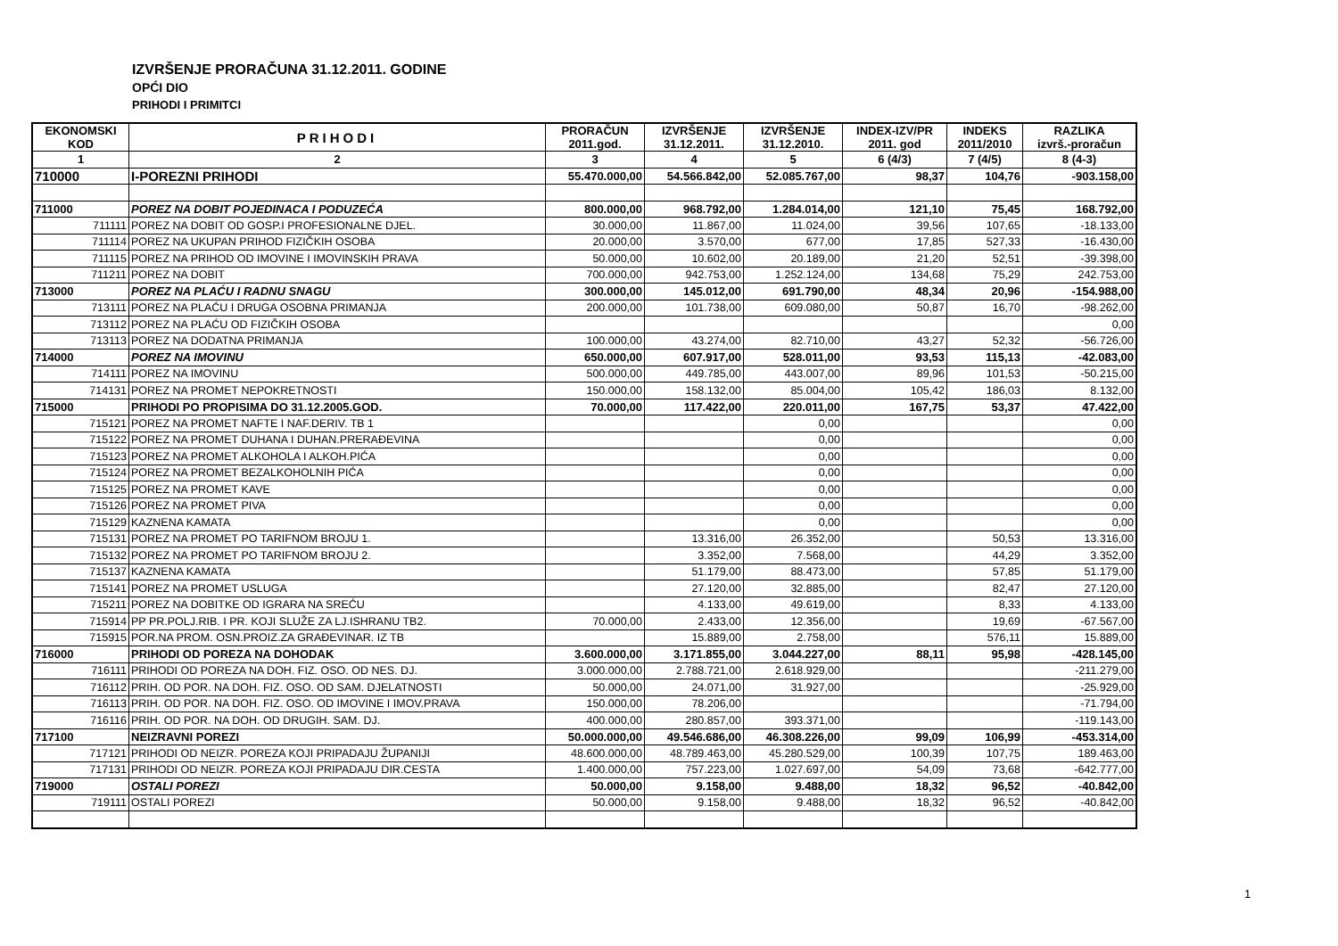IZVRŠENJE PRORAČUNA 31.12.2011. GODINE
OPĆI DIO
PRIHODI I PRIMITCI
| EKONOMSKI KOD | PRIHODI | PRORAČUN 2011.god. | IZVRŠENJE 31.12.2011. | IZVRŠENJE 31.12.2010. | INDEX-IZV/PR 2011. god | INDEKS 2011/2010 | RAZLIKA izvrš.-proračun |
| --- | --- | --- | --- | --- | --- | --- | --- |
| 1 | 2 | 3 | 4 | 5 | 6 (4/3) | 7 (4/5) | 8 (4-3) |
| 710000 | I-POREZNI PRIHODI | 55.470.000,00 | 54.566.842,00 | 52.085.767,00 | 98,37 | 104,76 | -903.158,00 |
| 711000 | POREZ NA DOBIT POJEDINACA I PODUZEĆA | 800.000,00 | 968.792,00 | 1.284.014,00 | 121,10 | 75,45 | 168.792,00 |
| 711111 | POREZ NA DOBIT OD GOSP.I PROFESIONALNE DJEL. | 30.000,00 | 11.867,00 | 11.024,00 | 39,56 | 107,65 | -18.133,00 |
| 711114 | POREZ NA UKUPAN PRIHOD FIZIČKIH OSOBA | 20.000,00 | 3.570,00 | 677,00 | 17,85 | 527,33 | -16.430,00 |
| 711115 | POREZ NA PRIHOD OD IMOVINE I IMOVINSKIH PRAVA | 50.000,00 | 10.602,00 | 20.189,00 | 21,20 | 52,51 | -39.398,00 |
| 711211 | POREZ NA DOBIT | 700.000,00 | 942.753,00 | 1.252.124,00 | 134,68 | 75,29 | 242.753,00 |
| 713000 | POREZ NA PLAĆU I RADNU SNAGU | 300.000,00 | 145.012,00 | 691.790,00 | 48,34 | 20,96 | -154.988,00 |
| 713111 | POREZ NA PLAĆU I DRUGA OSOBNA PRIMANJA | 200.000,00 | 101.738,00 | 609.080,00 | 50,87 | 16,70 | -98.262,00 |
| 713112 | POREZ NA PLAĆU OD FIZIČKIH OSOBA | | | | | | 0,00 |
| 713113 | POREZ NA DODATNA PRIMANJA | 100.000,00 | 43.274,00 | 82.710,00 | 43,27 | 52,32 | -56.726,00 |
| 714000 | POREZ NA IMOVINU | 650.000,00 | 607.917,00 | 528.011,00 | 93,53 | 115,13 | -42.083,00 |
| 714111 | POREZ NA IMOVINU | 500.000,00 | 449.785,00 | 443.007,00 | 89,96 | 101,53 | -50.215,00 |
| 714131 | POREZ NA PROMET NEPOKRETNOSTI | 150.000,00 | 158.132,00 | 85.004,00 | 105,42 | 186,03 | 8.132,00 |
| 715000 | PRIHODI PO PROPISIMA DO 31.12.2005.GOD. | 70.000,00 | 117.422,00 | 220.011,00 | 167,75 | 53,37 | 47.422,00 |
| 715121 | POREZ NA PROMET NAFTE I NAF.DERIV. TB 1 | | | 0,00 | | | 0,00 |
| 715122 | POREZ NA PROMET DUHANA I DUHAN.PRERAĐEVINA | | | 0,00 | | | 0,00 |
| 715123 | POREZ NA PROMET ALKOHOLA I ALKOH.PIĆA | | | 0,00 | | | 0,00 |
| 715124 | POREZ NA PROMET BEZALKOHOLNIH PIĆA | | | 0,00 | | | 0,00 |
| 715125 | POREZ NA PROMET KAVE | | | 0,00 | | | 0,00 |
| 715126 | POREZ NA PROMET PIVA | | | 0,00 | | | 0,00 |
| 715129 | KAZNENA KAMATA | | | 0,00 | | | 0,00 |
| 715131 | POREZ NA PROMET PO TARIFNOM BROJU 1. | | 13.316,00 | 26.352,00 | | 50,53 | 13.316,00 |
| 715132 | POREZ NA PROMET PO TARIFNOM BROJU 2. | | 3.352,00 | 7.568,00 | | 44,29 | 3.352,00 |
| 715137 | KAZNENA KAMATA | | 51.179,00 | 88.473,00 | | 57,85 | 51.179,00 |
| 715141 | POREZ NA PROMET USLUGA | | 27.120,00 | 32.885,00 | | 82,47 | 27.120,00 |
| 715211 | POREZ NA DOBITKE OD IGRARA NA SREĆU | | 4.133,00 | 49.619,00 | | 8,33 | 4.133,00 |
| 715914 | PP PR.POLJ.RIB. I PR. KOJI SLUŽE ZA LJ.ISHRANU TB2. | 70.000,00 | 2.433,00 | 12.356,00 | | 19,69 | -67.567,00 |
| 715915 | POR.NA PROM. OSN.PROIZ.ZA GRAĐEVINAR. IZ TB | | 15.889,00 | 2.758,00 | | 576,11 | 15.889,00 |
| 716000 | PRIHODI OD POREZA NA DOHODAK | 3.600.000,00 | 3.171.855,00 | 3.044.227,00 | 88,11 | 95,98 | -428.145,00 |
| 716111 | PRIHODI OD POREZA NA DOH. FIZ. OSO. OD NES. DJ. | 3.000.000,00 | 2.788.721,00 | 2.618.929,00 | | | -211.279,00 |
| 716112 | PRIH. OD POR. NA DOH. FIZ. OSO. OD SAM. DJELATNOSTI | 50.000,00 | 24.071,00 | 31.927,00 | | | -25.929,00 |
| 716113 | PRIH. OD POR. NA DOH. FIZ. OSO. OD IMOVINE I IMOV.PRAVA | 150.000,00 | 78.206,00 | | | | -71.794,00 |
| 716116 | PRIH. OD POR. NA DOH. OD DRUGIH. SAM. DJ. | 400.000,00 | 280.857,00 | 393.371,00 | | | -119.143,00 |
| 717100 | NEIZRAVNI POREZI | 50.000.000,00 | 49.546.686,00 | 46.308.226,00 | 99,09 | 106,99 | -453.314,00 |
| 717121 | PRIHODI OD NEIZR. POREZA KOJI PRIPADAJU ŽUPANIJI | 48.600.000,00 | 48.789.463,00 | 45.280.529,00 | 100,39 | 107,75 | 189.463,00 |
| 717131 | PRIHODI OD NEIZR. POREZA KOJI PRIPADAJU DIR.CESTA | 1.400.000,00 | 757.223,00 | 1.027.697,00 | 54,09 | 73,68 | -642.777,00 |
| 719000 | OSTALI POREZI | 50.000,00 | 9.158,00 | 9.488,00 | 18,32 | 96,52 | -40.842,00 |
| 719111 | OSTALI POREZI | 50.000,00 | 9.158,00 | 9.488,00 | 18,32 | 96,52 | -40.842,00 |
1